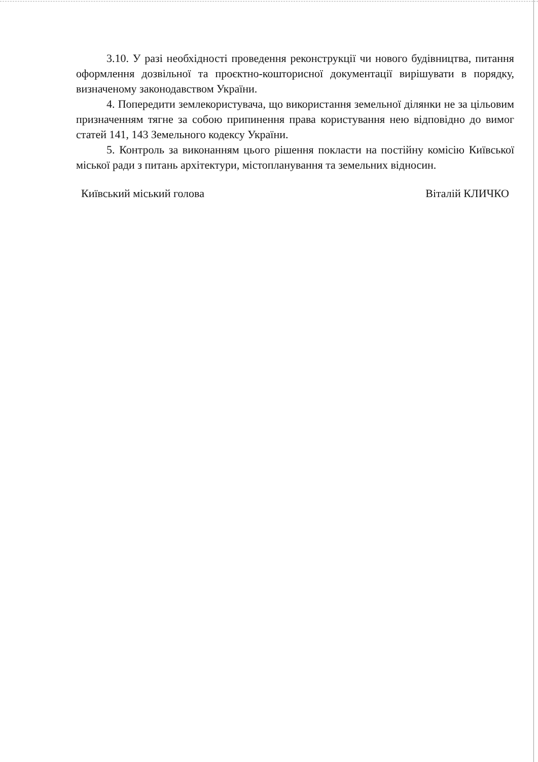3.10. У разі необхідності проведення реконструкції чи нового будівництва, питання оформлення дозвільної та проєктно-кошторисної документації вирішувати в порядку, визначеному законодавством України.
4. Попередити землекористувача, що використання земельної ділянки не за цільовим призначенням тягне за собою припинення права користування нею відповідно до вимог статей 141, 143 Земельного кодексу України.
5. Контроль за виконанням цього рішення покласти на постійну комісію Київської міської ради з питань архітектури, містопланування та земельних відносин.
Київський міський голова Віталій КЛИЧКО